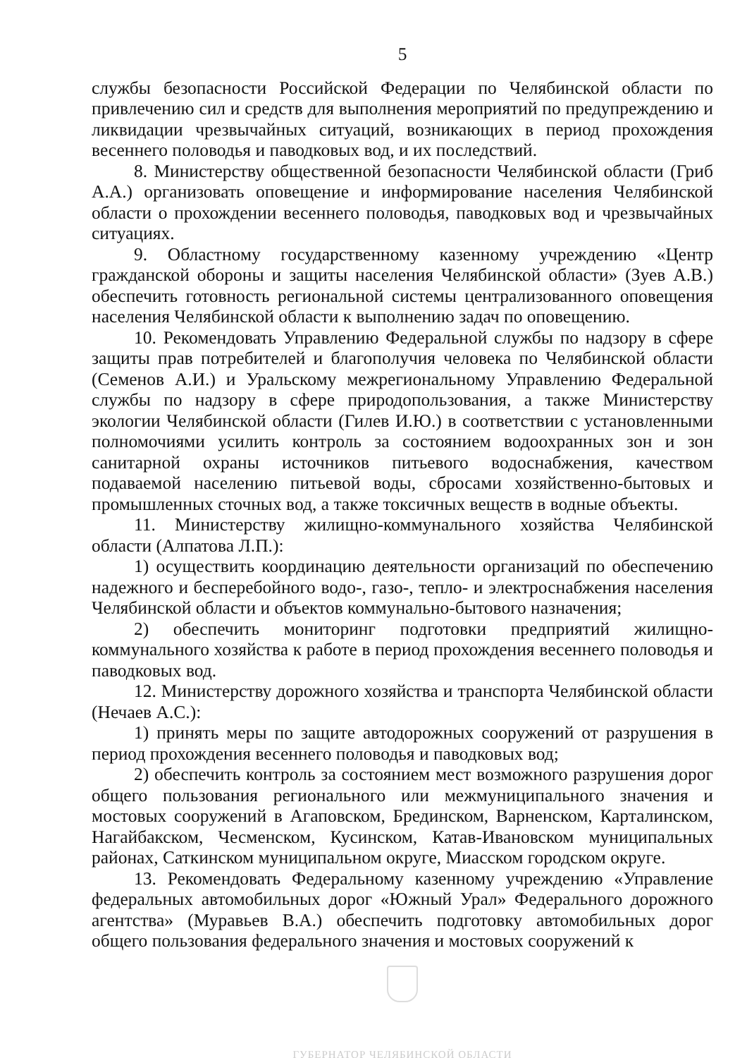5
службы безопасности Российской Федерации по Челябинской области по привлечению сил и средств для выполнения мероприятий по предупреждению и ликвидации чрезвычайных ситуаций, возникающих в период прохождения весеннего половодья и паводковых вод, и их последствий.
8. Министерству общественной безопасности Челябинской области (Гриб А.А.) организовать оповещение и информирование населения Челябинской области о прохождении весеннего половодья, паводковых вод и чрезвычайных ситуациях.
9. Областному государственному казенному учреждению «Центр гражданской обороны и защиты населения Челябинской области» (Зуев А.В.) обеспечить готовность региональной системы централизованного оповещения населения Челябинской области к выполнению задач по оповещению.
10. Рекомендовать Управлению Федеральной службы по надзору в сфере защиты прав потребителей и благополучия человека по Челябинской области (Семенов А.И.) и Уральскому межрегиональному Управлению Федеральной службы по надзору в сфере природопользования, а также Министерству экологии Челябинской области (Гилев И.Ю.) в соответствии с установленными полномочиями усилить контроль за состоянием водоохранных зон и зон санитарной охраны источников питьевого водоснабжения, качеством подаваемой населению питьевой воды, сбросами хозяйственно-бытовых и промышленных сточных вод, а также токсичных веществ в водные объекты.
11. Министерству жилищно-коммунального хозяйства Челябинской области (Алпатова Л.П.):
1) осуществить координацию деятельности организаций по обеспечению надежного и бесперебойного водо-, газо-, тепло- и электроснабжения населения Челябинской области и объектов коммунально-бытового назначения;
2) обеспечить мониторинг подготовки предприятий жилищно-коммунального хозяйства к работе в период прохождения весеннего половодья и паводковых вод.
12. Министерству дорожного хозяйства и транспорта Челябинской области (Нечаев А.С.):
1) принять меры по защите автодорожных сооружений от разрушения в период прохождения весеннего половодья и паводковых вод;
2) обеспечить контроль за состоянием мест возможного разрушения дорог общего пользования регионального или межмуниципального значения и мостовых сооружений в Агаповском, Брединском, Варненском, Карталинском, Нагайбакском, Чесменском, Кусинском, Катав-Ивановском муниципальных районах, Саткинском муниципальном округе, Миасском городском округе.
13. Рекомендовать Федеральному казенному учреждению «Управление федеральных автомобильных дорог «Южный Урал» Федерального дорожного агентства» (Муравьев В.А.) обеспечить подготовку автомобильных дорог общего пользования федерального значения и мостовых сооружений к
ГУБЕРНАТОР ЧЕЛЯБИНСКОЙ ОБЛАСТИ